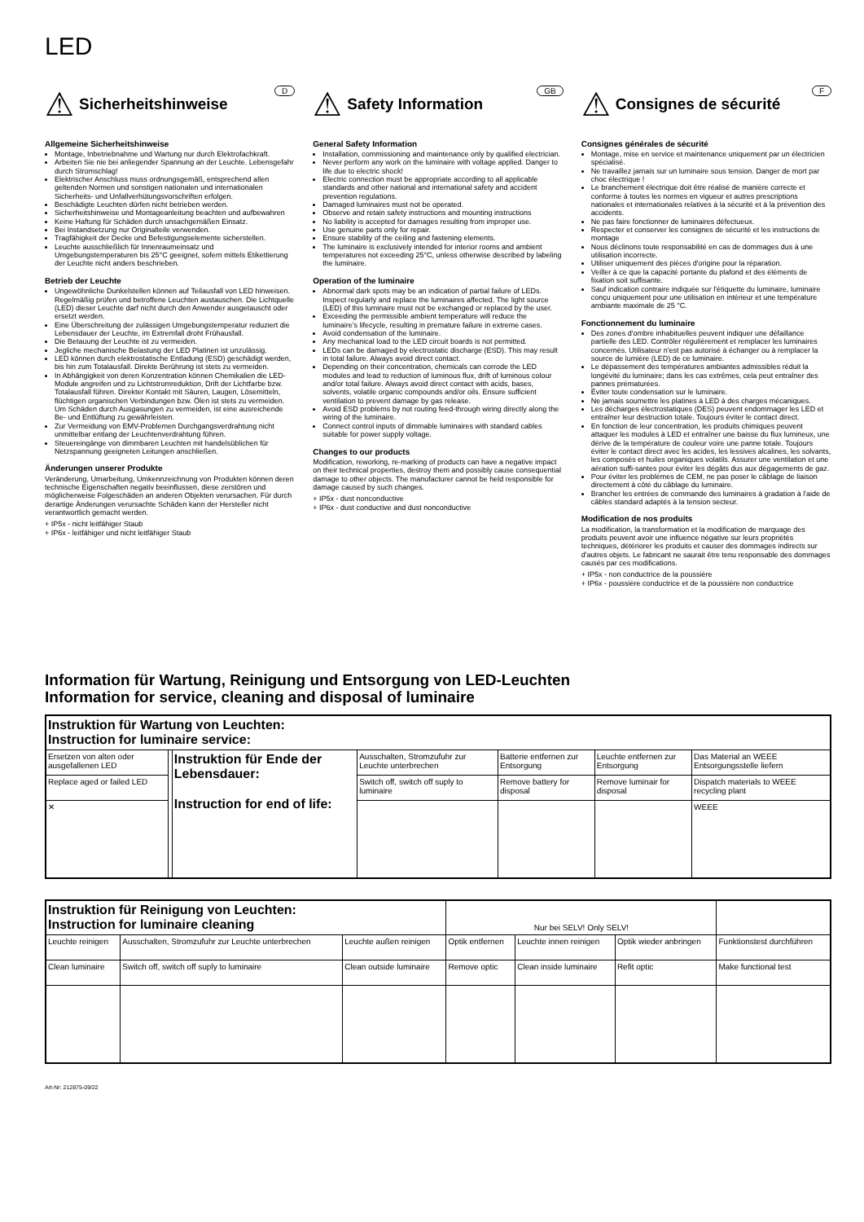LED
D
⚠ Sicherheitshinweise
Allgemeine Sicherheitshinweise
Montage, Inbetriebnahme und Wartung nur durch Elektrofachkraft.
Arbeiten Sie nie bei anliegender Spannung an der Leuchte. Lebensgefahr durch Stromschlag!
Elektrischer Anschluss muss ordnungsgemäß, entsprechend allen geltenden Normen und sonstigen nationalen und internationalen Sicherheits- und Unfallverhütungsvorschriften erfolgen.
Beschädigte Leuchten dürfen nicht betrieben werden.
Sicherheitshinweise und Montageanleitung beachten und aufbewahren
Keine Haftung für Schäden durch unsachgemäßen Einsatz.
Bei Instandsetzung nur Originalteile verwenden.
Tragfähigkeit der Decke und Befestigungselemente sicherstellen.
Leuchte ausschließlich für Innenraumeinsatz und Umgebungstemperaturen bis 25°C geeignet, sofern mittels Etikettierung der Leuchte nicht anders beschrieben.
Betrieb der Leuchte
Ungewöhnliche Dunkelstellen können auf Teilausfall von LED hinweisen. Regelmäßig prüfen und betroffene Leuchten austauschen. Die Lichtquelle (LED) dieser Leuchte darf nicht durch den Anwender ausgetauscht oder ersetzt werden.
Eine Überschreitung der zulässigen Umgebungstemperatur reduziert die Lebensdauer der Leuchte, im Extremfall droht Frühausfall.
Die Betauung der Leuchte ist zu vermeiden.
Jegliche mechanische Belastung der LED Platinen ist unzulässig.
LED können durch elektrostatische Entladung (ESD) geschädigt werden, bis hin zum Totalausfall. Direkte Berührung ist stets zu vermeiden.
In Abhängigkeit von deren Konzentration können Chemikalien die LED-Module angreifen und zu Lichtstromreduktion, Drift der Lichtfarbe bzw. Totalausfall führen. Direkter Kontakt mit Säuren, Laugen, Lösemitteln, flüchtigen organischen Verbindungen bzw. Ölen ist stets zu vermeiden. Um Schäden durch Ausgasungen zu vermeiden, ist eine ausreichende Be- und Entlüftung zu gewährleisten.
Zur Vermeidung von EMV-Problemen Durchgangsverdrahtung nicht unmittelbar entlang der Leuchtenverdrahtung führen.
Steuereingänge von dimmbaren Leuchten mit handelsüblichen für Netzspannung geeigneten Leitungen anschließen.
Änderungen unserer Produkte
Veränderung, Umarbeitung, Umkennzeichnung von Produkten können deren technische Eigenschaften negativ beeinflussen, diese zerstören und möglicherweise Folgeschäden an anderen Objekten verursachen. Für durch derartige Änderungen verursachte Schäden kann der Hersteller nicht verantwortlich gemacht werden.
+ IP5x - nicht leitfähiger Staub
+ IP6x - leitfähiger und nicht leitfähiger Staub
GB
⚠ Safety Information
General Safety Information
Installation, commissioning and maintenance only by qualified electrician.
Never perform any work on the luminaire with voltage applied. Danger to life due to electric shock!
Electric connection must be appropriate according to all applicable standards and other national and international safety and accident prevention regulations.
Damaged luminaires must not be operated.
Observe and retain safety instructions and mounting instructions
No liability is accepted for damages resulting from improper use.
Use genuine parts only for repair.
Ensure stability of the ceiling and fastening elements.
The luminaire is exclusively intended for interior rooms and ambient temperatures not exceeding 25°C, unless otherwise described by labeling the luminaire.
Operation of the luminaire
Abnormal dark spots may be an indication of partial failure of LEDs. Inspect regularly and replace the luminaires affected. The light source (LED) of this luminaire must not be exchanged or replaced by the user.
Exceeding the permissible ambient temperature will reduce the luminaire's lifecycle, resulting in premature failure in extreme cases.
Avoid condensation of the luminaire.
Any mechanical load to the LED circuit boards is not permitted.
LEDs can be damaged by electrostatic discharge (ESD). This may result in total failure. Always avoid direct contact.
Depending on their concentration, chemicals can corrode the LED modules and lead to reduction of luminous flux, drift of luminous colour and/or total failure. Always avoid direct contact with acids, bases, solvents, volatile organic compounds and/or oils. Ensure sufficient ventilation to prevent damage by gas release.
Avoid ESD problems by not routing feed-through wiring directly along the wiring of the luminaire.
Connect control inputs of dimmable luminaires with standard cables suitable for power supply voltage.
Changes to our products
Modification, reworking, re-marking of products can have a negative impact on their technical properties, destroy them and possibly cause consequential damage to other objects. The manufacturer cannot be held responsible for damage caused by such changes.
+ IP5x - dust nonconductive
+ IP6x - dust conductive and dust nonconductive
F
⚠ Consignes de sécurité
Consignes générales de sécurité
Montage, mise en service et maintenance uniquement par un électricien spécialisé.
Ne travaillez jamais sur un luminaire sous tension. Danger de mort par choc électrique !
Le branchement électrique doit être réalisé de manière correcte et conforme à toutes les normes en vigueur et autres prescriptions nationales et internationales relatives à la sécurité et à la prévention des accidents.
Ne pas faire fonctionner de luminaires défectueux.
Respecter et conserver les consignes de sécurité et les instructions de montage
Nous déclinons toute responsabilité en cas de dommages dus à une utilisation incorrecte.
Utiliser uniquement des pièces d'origine pour la réparation.
Veiller à ce que la capacité portante du plafond et des éléments de fixation soit suffisante.
Sauf indication contraire indiquée sur l'étiquette du luminaire, luminaire conçu uniquement pour une utilisation en intérieur et une température ambiante maximale de 25 °C.
Fonctionnement du luminaire
Des zones d'ombre inhabituelles peuvent indiquer une défaillance partielle des LED. Contrôler régulièrement et remplacer les luminaires concernés. Utilisateur n'est pas autorisé à échanger ou à remplacer la source de lumière (LED) de ce luminaire.
Le dépassement des températures ambiantes admissibles réduit la longévité du luminaire; dans les cas extrêmes, cela peut entraîner des pannes prématurées.
Éviter toute condensation sur le luminaire.
Ne jamais soumettre les platines à LED à des charges mécaniques.
Les décharges électrostatiques (DES) peuvent endommager les LED et entraîner leur destruction totale. Toujours éviter le contact direct.
En fonction de leur concentration, les produits chimiques peuvent attaquer les modules à LED et entraîner une baisse du flux lumineux, une dérive de la température de couleur voire une panne totale. Toujours éviter le contact direct avec les acides, les lessives alcalines, les solvants, les composés et huiles organiques volatils. Assurer une ventilation et une aération suffi-santes pour éviter les dégâts dus aux dégagements de gaz.
Pour éviter les problèmes de CEM, ne pas poser le câblage de liaison directement à côté du câblage du luminaire.
Brancher les entrées de commande des luminaires à gradation à l'aide de câbles standard adaptés à la tension secteur.
Modification de nos produits
La modification, la transformation et la modification de marquage des produits peuvent avoir une influence négative sur leurs propriétés techniques, détériorer les produits et causer des dommages indirects sur d'autres objets. Le fabricant ne saurait être tenu responsable des dommages causés par ces modifications.
+ IP5x - non conductrice de la poussière
+ IP6x - poussière conductrice et de la poussière non conductrice
Information für Wartung, Reinigung und Entsorgung von LED-Leuchten
Information for service, cleaning and disposal of luminaire
| Instruktion für Wartung von Leuchten: Instruction for luminaire service: | | | | | | |
| Ersetzen von alten oder ausgefallenen LED | | Instruktion für Ende der Lebensdauer: Instruction for end of life: | Ausschalten, Stromzufuhr zur Leuchte unterbrechen | Batterie entfernen zur Entsorgung | Leuchte entfernen zur Entsorgung | Das Material an WEEE Entsorgungsstelle liefern |
| Replace aged or failed LED | | | Switch off, switch off suply to luminaire | Remove battery for disposal | Remove luminair for disposal | Dispatch materials to WEEE recycling plant |
| ✕ | | | | | | WEEE |
| Instruktion für Reinigung von Leuchten: Instruction for luminaire cleaning | | | Nur bei SELV! Only SELV! | | | |
| Leuchte reinigen | Ausschalten, Stromzufuhr zur Leuchte unterbrechen | Leuchte außen reinigen | Optik entfernen | Leuchte innen reinigen | Optik wieder anbringen | Funktionstest durchführen |
| Clean luminaire | Switch off, switch off suply to luminaire | Clean outside luminaire | Remove optic | Clean inside luminaire | Refit optic | Make functional test |
Art-Nr: 212875-09/22